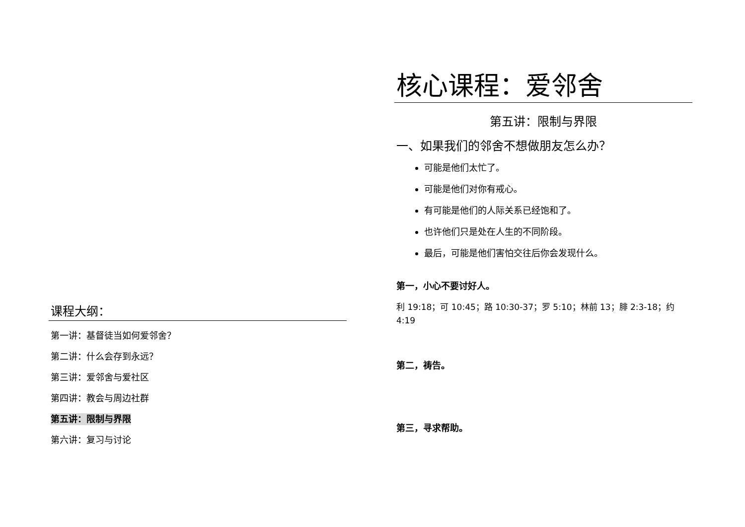课程大纲：
第一讲：基督徒当如何爱邻舍？
第二讲：什么会存到永远？
第三讲：爱邻舍与爱社区
第四讲：教会与周边社群
第五讲：限制与界限
第六讲：复习与讨论
核心课程：爱邻舍
第五讲：限制与界限
一、如果我们的邻舍不想做朋友怎么办？
可能是他们太忙了。
可能是他们对你有戒心。
有可能是他们的人际关系已经饱和了。
也许他们只是处在人生的不同阶段。
最后，可能是他们害怕交往后你会发现什么。
第一，小心不要讨好人。
利 19:18；可 10:45；路 10:30-37；罗 5:10；林前 13；腓 2:3-18；约 4:19
第二，祷告。
第三，寻求帮助。